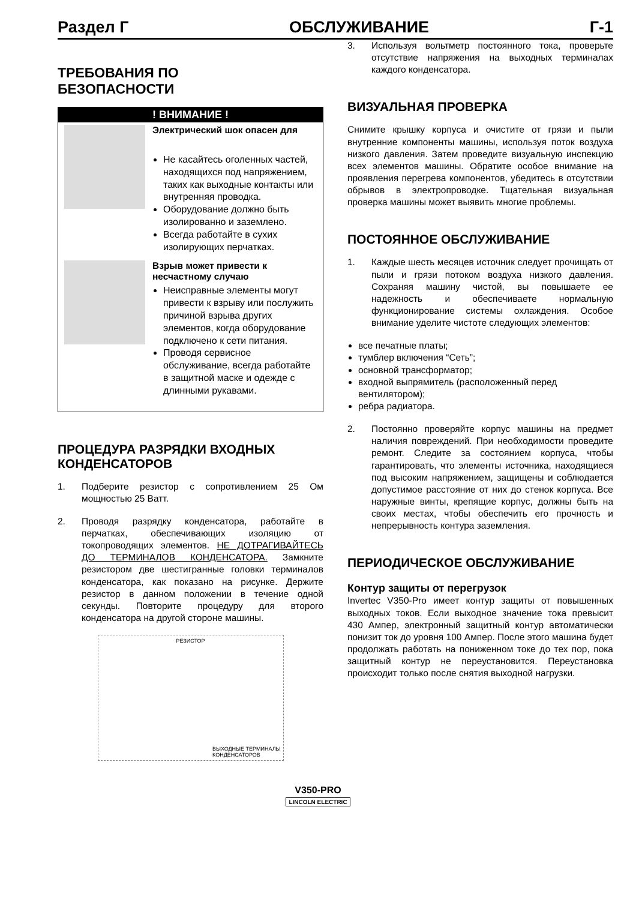Раздел Г ОБСЛУЖИВАНИЕ Г-1
ТРЕБОВАНИЯ ПО
БЕЗОПАСНОСТИ
! ВНИМАНИЕ !
Электрический шок опасен для
Не касайтесь оголенных частей, находящихся под напряжением, таких как выходные контакты или внутренняя проводка.
Оборудование должно быть изолированно и заземлено.
Всегда работайте в сухих изолирующих перчатках.
Взрыв может привести к несчастному случаю
Неисправные элементы могут привести к взрыву или послужить причиной взрыва других элементов, когда оборудование подключено к сети питания.
Проводя сервисное обслуживание, всегда работайте в защитной маске и одежде с длинными рукавами.
ПРОЦЕДУРА РАЗРЯДКИ ВХОДНЫХ КОНДЕНСАТОРОВ
1. Подберите резистор с сопротивлением 25 Ом мощностью 25 Ватт.
2. Проводя разрядку конденсатора, работайте в перчатках, обеспечивающих изоляцию от токопроводящих элементов. НЕ ДОТРАГИВАЙТЕСЬ ДО ТЕРМИНАЛОВ КОНДЕНСАТОРА. Замкните резистором две шестигранные головки терминалов конденсатора, как показано на рисунке. Держите резистор в данном положении в течение одной секунды. Повторите процедуру для второго конденсатора на другой стороне машины.
РЕЗИСТОР
ВЫХОДНЫЕ ТЕРМИНАЛЫ
КОНДЕНСАТОРОВ
3. Используя вольтметр постоянного тока, проверьте отсутствие напряжения на выходных терминалах каждого конденсатора.
ВИЗУАЛЬНАЯ ПРОВЕРКА
Снимите крышку корпуса и очистите от грязи и пыли внутренние компоненты машины, используя поток воздуха низкого давления. Затем проведите визуальную инспекцию всех элементов машины. Обратите особое внимание на проявления перегрева компонентов, убедитесь в отсутствии обрывов в электропроводке. Тщательная визуальная проверка машины может выявить многие проблемы.
ПОСТОЯННОЕ ОБСЛУЖИВАНИЕ
1. Каждые шесть месяцев источник следует прочищать от пыли и грязи потоком воздуха низкого давления. Сохраняя машину чистой, вы повышаете ее надежность и обеспечиваете нормальную функционирование системы охлаждения. Особое внимание уделите чистоте следующих элементов:
все печатные платы;
тумблер включения “Сеть”;
основной трансформатор;
входной выпрямитель (расположенный перед вентилятором);
ребра радиатора.
2. Постоянно проверяйте корпус машины на предмет наличия повреждений. При необходимости проведите ремонт. Следите за состоянием корпуса, чтобы гарантировать, что элементы источника, находящиеся под высоким напряжением, защищены и соблюдается допустимое расстояние от них до стенок корпуса. Все наружные винты, крепящие корпус, должны быть на своих местах, чтобы обеспечить его прочность и непрерывность контура заземления.
ПЕРИОДИЧЕСКОЕ ОБСЛУЖИВАНИЕ
Контур защиты от перегрузок
Invertec V350-Pro имеет контур защиты от повышенных выходных токов. Если выходное значение тока превысит 430 Ампер, электронный защитный контур автоматически понизит ток до уровня 100 Ампер. После этого машина будет продолжать работать на пониженном токе до тех пор, пока защитный контур не переустановится. Переустановка происходит только после снятия выходной нагрузки.
V350-PRO
LINCOLN ELECTRIC